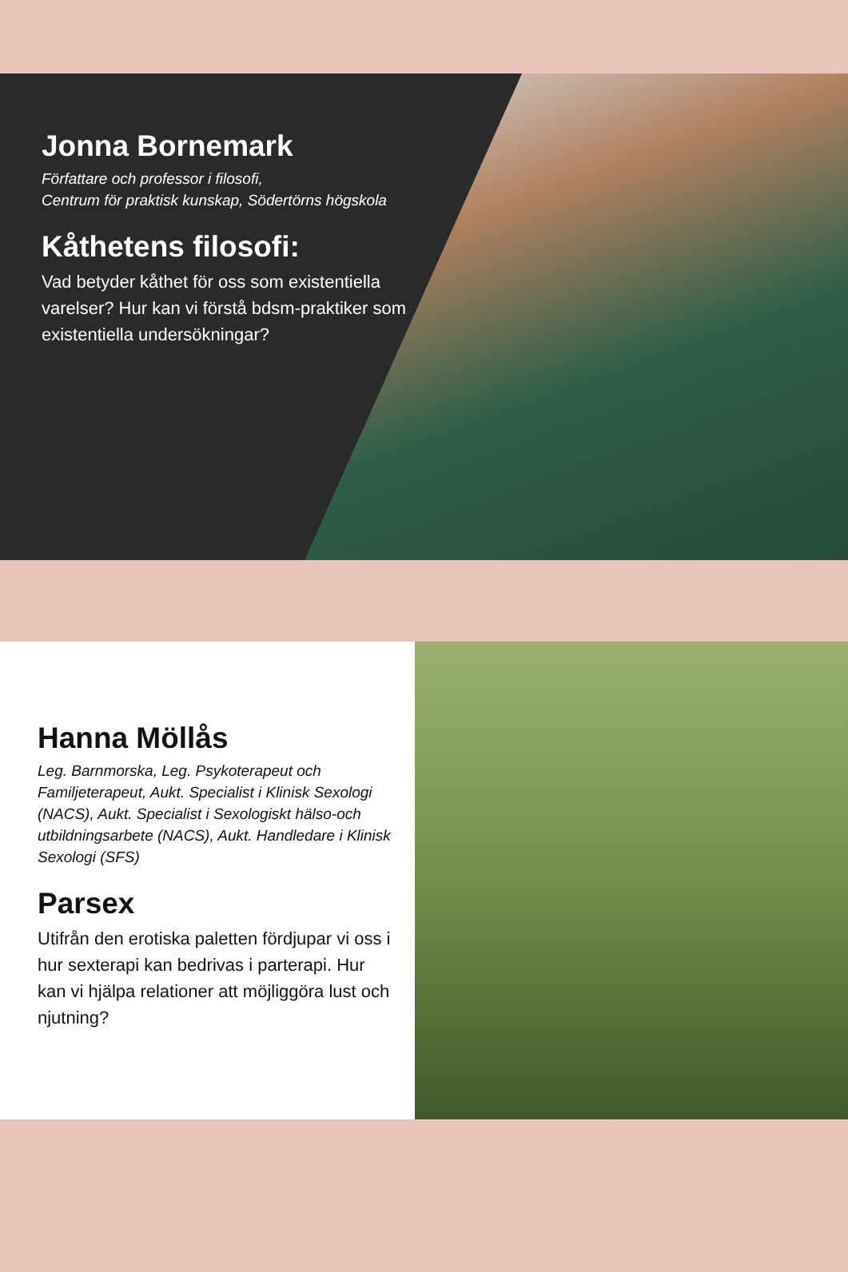Jonna Bornemark
Författare och professor i filosofi,
Centrum för praktisk kunskap, Södertörns högskola
Kåthetens filosofi:
Vad betyder kåthet för oss som existentiella varelser? Hur kan vi förstå bdsm-praktiker som existentiella undersökningar?
Hanna Möllås
Leg. Barnmorska, Leg. Psykoterapeut och Familjeterapeut, Aukt. Specialist i Klinisk Sexologi (NACS), Aukt. Specialist i Sexologiskt hälso-och utbildningsarbete (NACS), Aukt. Handledare i Klinisk Sexologi (SFS)
Parsex
Utifrån den erotiska paletten fördjupar vi oss i hur sexterapi kan bedrivas i parterapi. Hur kan vi hjälpa relationer att möjliggöra lust och njutning?